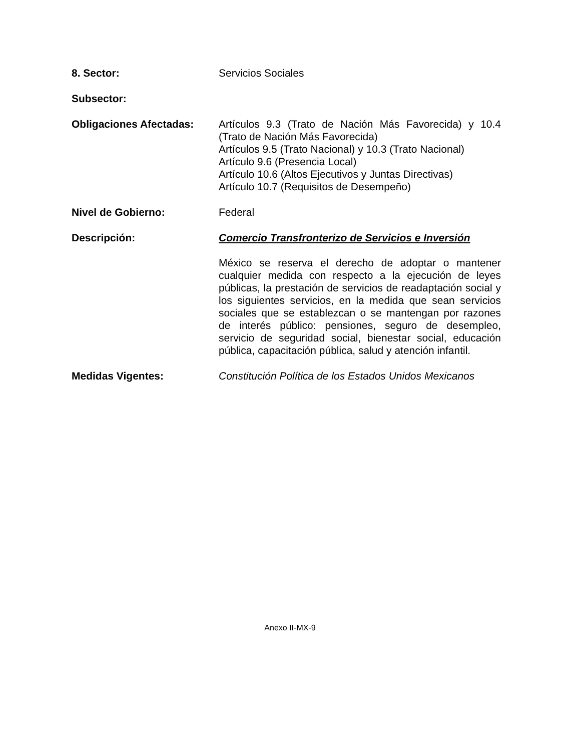8. Sector: Servicios Sociales
Subsector:
Obligaciones Afectadas: Artículos 9.3 (Trato de Nación Más Favorecida) y 10.4 (Trato de Nación Más Favorecida)
Artículos 9.5 (Trato Nacional) y 10.3 (Trato Nacional)
Artículo 9.6 (Presencia Local)
Artículo 10.6 (Altos Ejecutivos y Juntas Directivas)
Artículo 10.7 (Requisitos de Desempeño)
Nivel de Gobierno: Federal
Descripción: Comercio Transfronterizo de Servicios e Inversión
México se reserva el derecho de adoptar o mantener cualquier medida con respecto a la ejecución de leyes públicas, la prestación de servicios de readaptación social y los siguientes servicios, en la medida que sean servicios sociales que se establezcan o se mantengan por razones de interés público: pensiones, seguro de desempleo, servicio de seguridad social, bienestar social, educación pública, capacitación pública, salud y atención infantil.
Medidas Vigentes: Constitución Política de los Estados Unidos Mexicanos
Anexo II-MX-9